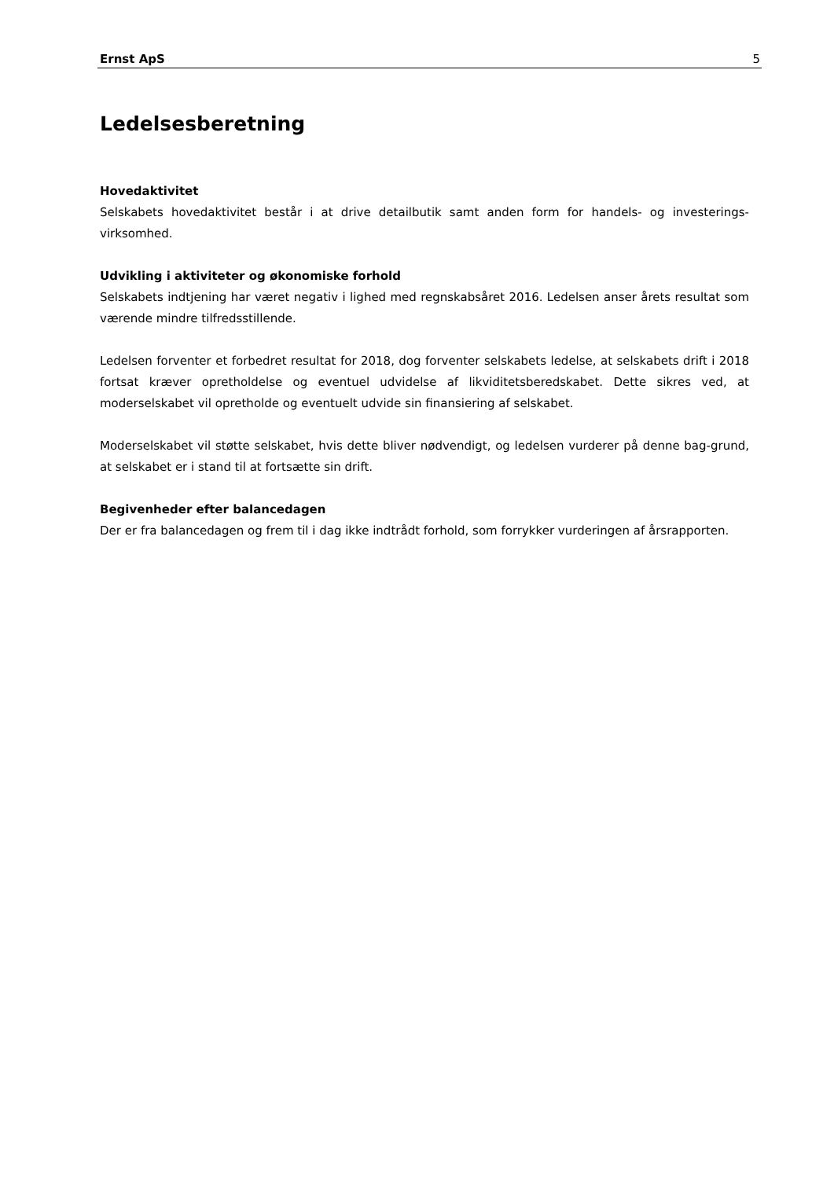Ernst ApS 5
Ledelsesberetning
Hovedaktivitet
Selskabets hovedaktivitet består i at drive detailbutik samt anden form for handels- og investerings-virksomhed.
Udvikling i aktiviteter og økonomiske forhold
Selskabets indtjening har været negativ i lighed med regnskabsåret 2016. Ledelsen anser årets resultat som værende mindre tilfredsstillende.
Ledelsen forventer et forbedret resultat for 2018, dog forventer selskabets ledelse, at selskabets drift i 2018 fortsat kræver opretholdelse og eventuel udvidelse af likviditetsberedskabet. Dette sikres ved, at moderselskabet vil opretholde og eventuelt udvide sin finansiering af selskabet.
Moderselskabet vil støtte selskabet, hvis dette bliver nødvendigt, og ledelsen vurderer på denne bag-grund, at selskabet er i stand til at fortsætte sin drift.
Begivenheder efter balancedagen
Der er fra balancedagen og frem til i dag ikke indtrådt forhold, som forrykker vurderingen af årsrapporten.